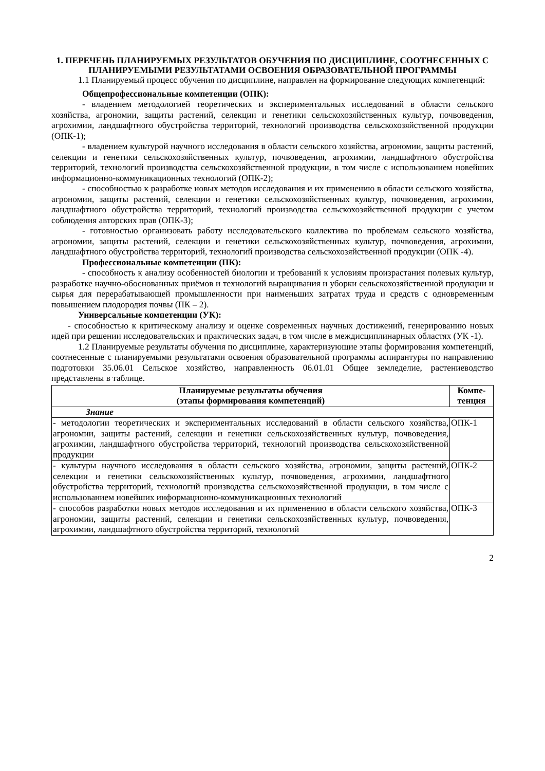1. ПЕРЕЧЕНЬ ПЛАНИРУЕМЫХ РЕЗУЛЬТАТОВ ОБУЧЕНИЯ ПО ДИСЦИПЛИНЕ, СООТНЕСЕННЫХ С ПЛАНИРУЕМЫМИ РЕЗУЛЬТАТАМИ ОСВОЕНИЯ ОБРАЗОВАТЕЛЬНОЙ ПРОГРАММЫ
1.1 Планируемый процесс обучения по дисциплине, направлен на формирование следующих компетенций:
Общепрофессиональные компетенции (ОПК):
- владением методологией теоретических и экспериментальных исследований в области сельского хозяйства, агрономии, защиты растений, селекции и генетики сельскохозяйственных культур, почвоведения, агрохимии, ландшафтного обустройства территорий, технологий производства сельскохозяйственной продукции (ОПК-1);
- владением культурой научного исследования в области сельского хозяйства, агрономии, защиты растений, селекции и генетики сельскохозяйственных культур, почвоведения, агрохимии, ландшафтного обустройства территорий, технологий производства сельскохозяйственной продукции, в том числе с использованием новейших информационно-коммуникационных технологий (ОПК-2);
- способностью к разработке новых методов исследования и их применению в области сельского хозяйства, агрономии, защиты растений, селекции и генетики сельскохозяйственных культур, почвоведения, агрохимии, ландшафтного обустройства территорий, технологий производства сельскохозяйственной продукции с учетом соблюдения авторских прав (ОПК-3);
- готовностью организовать работу исследовательского коллектива по проблемам сельского хозяйства, агрономии, защиты растений, селекции и генетики сельскохозяйственных культур, почвоведения, агрохимии, ландшафтного обустройства территорий, технологий производства сельскохозяйственной продукции (ОПК -4).
Профессиональные компетенции (ПК):
- способность к анализу особенностей биологии и требований к условиям произрастания полевых культур, разработке научно-обоснованных приёмов и технологий выращивания и уборки сельскохозяйственной продукции и сырья для перерабатывающей промышленности при наименьших затратах труда и средств с одновременным повышением плодородия почвы (ПК – 2).
Универсальные компетенции (УК):
- способностью к критическому анализу и оценке современных научных достижений, генерированию новых идей при решении исследовательских и практических задач, в том числе в междисциплинарных областях (УК -1).
1.2 Планируемые результаты обучения по дисциплине, характеризующие этапы формирования компетенций, соотнесенные с планируемыми результатами освоения образовательной программы аспирантуры по направлению подготовки 35.06.01 Сельское хозяйство, направленность 06.01.01 Общее земледелие, растениеводство представлены в таблице.
| Планируемые результаты обучения (этапы формирования компетенций) | Компе- тенция |
| --- | --- |
| Знание | |
| - методологии теоретических и экспериментальных исследований в области сельского хозяйства, агрономии, защиты растений, селекции и генетики сельскохозяйственных культур, почвоведения, агрохимии, ландшафтного обустройства территорий, технологий производства сельскохозяйственной продукции | ОПК-1 |
| - культуры научного исследования в области сельского хозяйства, агрономии, защиты растений, селекции и генетики сельскохозяйственных культур, почвоведения, агрохимии, ландшафтного обустройства территорий, технологий производства сельскохозяйственной продукции, в том числе с использованием новейших информационно-коммуникационных технологий | ОПК-2 |
| - способов разработки новых методов исследования и их применению в области сельского хозяйства, агрономии, защиты растений, селекции и генетики сельскохозяйственных культур, почвоведения, агрохимии, ландшафтного обустройства территорий, технологий | ОПК-3 |
2